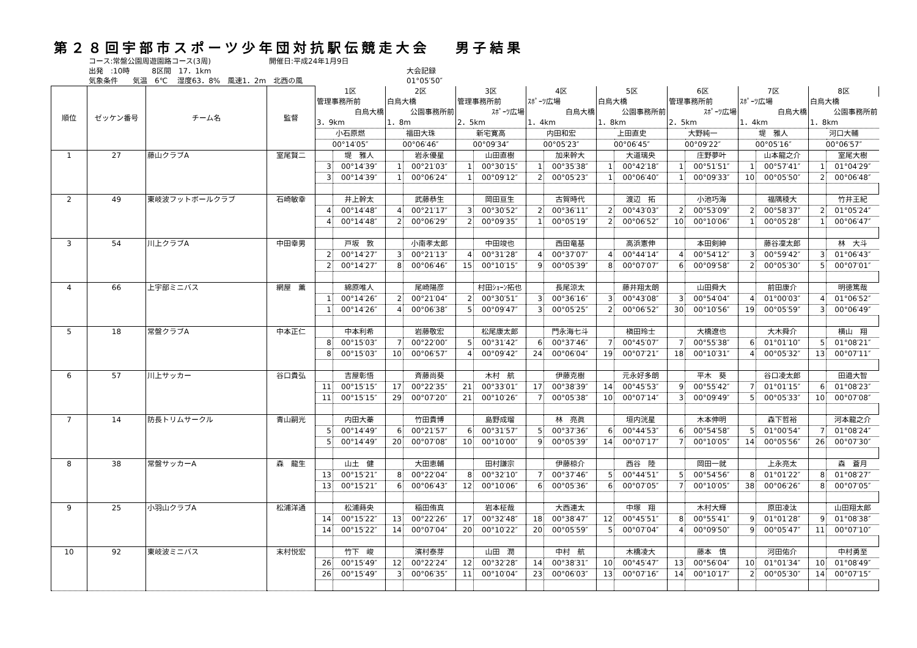第２８回宇部市スポーツ少年団対抗駅伝競走大会　 男子結果
コース:常盤公園周遊園路コース(3周) 開催日:平成24年1月9日
出発　:10時　　　8区間　17．1km 大会記録
気象条件　　気温　6℃　 湿度63．8%　風速1．2m　北西の風 01°05′50″
| 順位 | ゼッケン番号 | チーム名 | 監督 | 1区 | | 2区 | | 3区 | | 4区 | | 5区 | | 6区 | | 7区 | | 8区 | |
| --- | --- | --- | --- | --- | --- | --- | --- | --- | --- | --- | --- | --- | --- | --- | --- | --- | --- | --- | --- |
| | | | | 管理事務所前 | | 白鳥大橋 | | 管理事務所前 | | ｽﾎﾟｰﾂ広場 | | 白鳥大橋 | | 管理事務所前 | | ｽﾎﾟｰﾂ広場 | | 白鳥大橋 | |
| | | | | 白鳥大橋 | | 公園事務所前 | | ｽﾎﾟｰﾂ広場 | | 白鳥大橋 | | 公園事務所前 | | ｽﾎﾟｰﾂ広場 | | 白鳥大橋 | | 公園事務所前 | |
| | | | | 3．9km | | 1．8m | | 2．5km | | 1．4km | | 1．8km | | 2．5km | | 1．4km | | 1．8km | |
| | | | | 小石原燃 | | 福田大珠 | | 新宅寛高 | | 内田和宏 | | 上田直史 | | 大野純一 | | 堤 雅人 | | 河口大輔 | |
| | | | | 00°14′05″ | | 00°06′46″ | | 00°09′34″ | | 00°05′23″ | | 00°06′45″ | | 00°09′22″ | | 00°05′16″ | | 00°06′57″ | |
| 1 | 27 | 藤山クラブA | 室尾賢二 | | 堤 雅人 | | 岩永優星 | | 山田直樹 | | 加来幹大 | | 大道璃央 | | 庄野夢叶 | | 山本龍之介 | | 室尾大樹 |
| | | | | 3 | 00°14′39″ | 1 | 00°21′03″ | 1 | 00°30′15″ | 1 | 00°35′38″ | 1 | 00°42′18″ | 1 | 00°51′51″ | 1 | 00°57′41″ | 1 | 01°04′29″ |
| | | | | 3 | 00°14′39″ | 1 | 00°06′24″ | 1 | 00°09′12″ | 2 | 00°05′23″ | 1 | 00°06′40″ | 1 | 00°09′33″ | 10 | 00°05′50″ | 2 | 00°06′48″ |
| 2 | 49 | 東岐波フットボールクラブ | 石崎敏幸 | | 井上幹太 | | 武藤恭生 | | 岡田亘生 | | 古賀時代 | | 渡辺 拓 | | 小池巧海 | | 福隅稜大 | | 竹井王紀 |
| | | | | 4 | 00°14′48″ | 4 | 00°21′17″ | 3 | 00°30′52″ | 2 | 00°36′11″ | 2 | 00°43′03″ | 2 | 00°53′09″ | 2 | 00°58′37″ | 2 | 01°05′24″ |
| | | | | 4 | 00°14′48″ | 2 | 00°06′29″ | 2 | 00°09′35″ | 1 | 00°05′19″ | 2 | 00°06′52″ | 10 | 00°10′06″ | 1 | 00°05′28″ | 1 | 00°06′47″ |
| 3 | 54 | 川上クラブA | 中田幸男 | | 戸坂 敦 | | 小南孝太郎 | | 中田竣也 | | 西田竜基 | | 高浜憲伸 | | 本田剣紳 | | 藤谷凜太郎 | | 林 大斗 |
| | | | | 2 | 00°14′27″ | 3 | 00°21′13″ | 4 | 00°31′28″ | 4 | 00°37′07″ | 4 | 00°44′14″ | 4 | 00°54′12″ | 3 | 00°59′42″ | 3 | 01°06′43″ |
| | | | | 2 | 00°14′27″ | 8 | 00°06′46″ | 15 | 00°10′15″ | 9 | 00°05′39″ | 8 | 00°07′07″ | 6 | 00°09′58″ | 2 | 00°05′30″ | 5 | 00°07′01″ |
| 4 | 66 | 上宇部ミニバス | 網屋 薫 | | 綿原唯人 | | 尾崎陽彦 | | 村田ｼｮｰﾝ拓也 | | 長尾涼太 | | 藤井翔太朗 | | 山田舜大 | | 前田康介 | | 明徳篤哉 |
| | | | | 1 | 00°14′26″ | 2 | 00°21′04″ | 2 | 00°30′51″ | 3 | 00°36′16″ | 3 | 00°43′08″ | 3 | 00°54′04″ | 4 | 01°00′03″ | 4 | 01°06′52″ |
| | | | | 1 | 00°14′26″ | 4 | 00°06′38″ | 5 | 00°09′47″ | 3 | 00°05′25″ | 2 | 00°06′52″ | 30 | 00°10′56″ | 19 | 00°05′59″ | 3 | 00°06′49″ |
| 5 | 18 | 常盤クラブA | 中本正仁 | | 中本利希 | | 岩藤敬宏 | | 松尾康太郎 | | 門永海七斗 | | 槇田玲士 | | 大橋遼也 | | 大木舜介 | | 横山 翔 |
| | | | | 8 | 00°15′03″ | 7 | 00°22′00″ | 5 | 00°31′42″ | 6 | 00°37′46″ | 7 | 00°45′07″ | 7 | 00°55′38″ | 6 | 01°01′10″ | 5 | 01°08′21″ |
| | | | | 8 | 00°15′03″ | 10 | 00°06′57″ | 4 | 00°09′42″ | 24 | 00°06′04″ | 19 | 00°07′21″ | 18 | 00°10′31″ | 4 | 00°05′32″ | 13 | 00°07′11″ |
| 6 | 57 | 川上サッカー | 谷口貴弘 | | 吉屋彰悟 | | 斉藤尚葵 | | 木村 航 | | 伊藤克樹 | | 元永好多朗 | | 平木 葵 | | 谷口凌太郎 | | 田邉大智 |
| | | | | 11 | 00°15′15″ | 17 | 00°22′35″ | 21 | 00°33′01″ | 17 | 00°38′39″ | 14 | 00°45′53″ | 9 | 00°55′42″ | 7 | 01°01′15″ | 6 | 01°08′23″ |
| | | | | 11 | 00°15′15″ | 29 | 00°07′20″ | 21 | 00°10′26″ | 7 | 00°05′38″ | 10 | 00°07′14″ | 3 | 00°09′49″ | 5 | 00°05′33″ | 10 | 00°07′08″ |
| 7 | 14 | 防長トリムサークル | 青山嗣光 | | 内田大蓁 | | 竹田貴博 | | 島野成瑠 | | 林 亮眞 | | 垣内洸星 | | 木本伸明 | | 森下哲裕 | | 河本龍之介 |
| | | | | 5 | 00°14′49″ | 6 | 00°21′57″ | 6 | 00°31′57″ | 5 | 00°37′36″ | 6 | 00°44′53″ | 6 | 00°54′58″ | 5 | 01°00′54″ | 7 | 01°08′24″ |
| | | | | 5 | 00°14′49″ | 20 | 00°07′08″ | 10 | 00°10′00″ | 9 | 00°05′39″ | 14 | 00°07′17″ | 7 | 00°10′05″ | 14 | 00°05′56″ | 26 | 00°07′30″ |
| 8 | 38 | 常盤サッカーA | 森 龍生 | | 山土 健 | | 大田恵輔 | | 田村謙宗 | | 伊藤椋介 | | 西谷 陸 | | 岡田一就 | | 上永亮太 | | 森 蒼月 |
| | | | | 13 | 00°15′21″ | 8 | 00°22′04″ | 8 | 00°32′10″ | 7 | 00°37′46″ | 5 | 00°44′51″ | 5 | 00°54′56″ | 8 | 01°01′22″ | 8 | 01°08′27″ |
| | | | | 13 | 00°15′21″ | 6 | 00°06′43″ | 12 | 00°10′06″ | 6 | 00°05′36″ | 6 | 00°07′05″ | 7 | 00°10′05″ | 38 | 00°06′26″ | 8 | 00°07′05″ |
| 9 | 25 | 小羽山クラブA | 松浦洋通 | | 松浦蒔央 | | 稲田侑真 | | 岩本柾哉 | | 大西連太 | | 中塚 翔 | | 木村大輝 | | 原田凌汰 | | 山田翔太郎 |
| | | | | 14 | 00°15′22″ | 13 | 00°22′26″ | 17 | 00°32′48″ | 18 | 00°38′47″ | 12 | 00°45′51″ | 8 | 00°55′41″ | 9 | 01°01′28″ | 9 | 01°08′38″ |
| | | | | 14 | 00°15′22″ | 14 | 00°07′04″ | 20 | 00°10′22″ | 20 | 00°05′59″ | 5 | 00°07′04″ | 4 | 00°09′50″ | 9 | 00°05′47″ | 11 | 00°07′10″ |
| 10 | 92 | 東岐波ミニバス | 末村悦宏 | | 竹下 峻 | | 濱村泰芽 | | 山田 潤 | | 中村 航 | | 木橋凌大 | | 藤本 慎 | | 河田佑介 | | 中村勇至 |
| | | | | 26 | 00°15′49″ | 12 | 00°22′24″ | 12 | 00°32′28″ | 14 | 00°38′31″ | 10 | 00°45′47″ | 13 | 00°56′04″ | 10 | 01°01′34″ | 10 | 01°08′49″ |
| | | | | 26 | 00°15′49″ | 3 | 00°06′35″ | 11 | 00°10′04″ | 23 | 00°06′03″ | 13 | 00°07′16″ | 14 | 00°10′17″ | 2 | 00°05′30″ | 14 | 00°07′15″ |